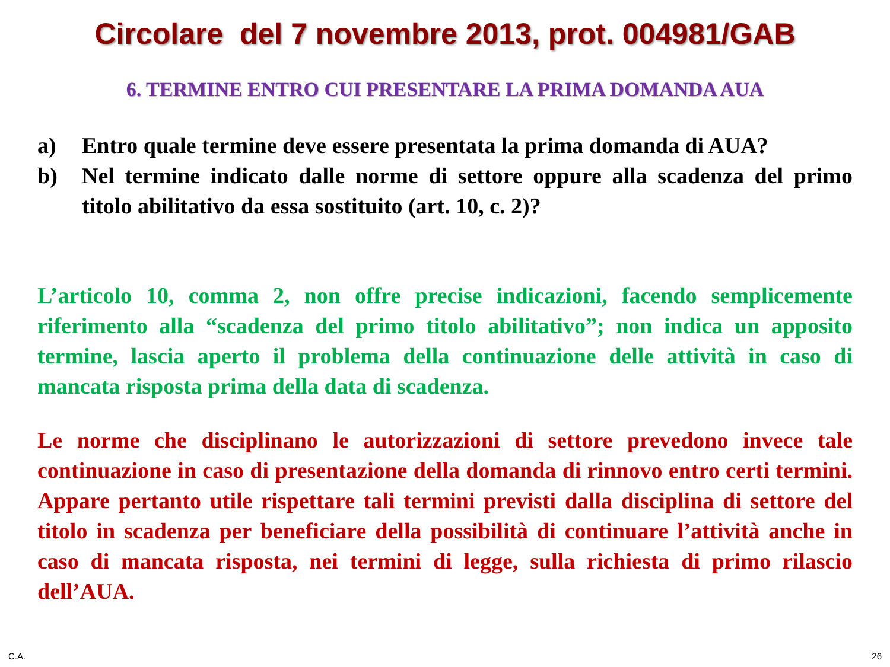Circolare del 7 novembre 2013, prot. 004981/GAB
6. TERMINE ENTRO CUI PRESENTARE LA PRIMA DOMANDA AUA
a) Entro quale termine deve essere presentata la prima domanda di AUA?
b) Nel termine indicato dalle norme di settore oppure alla scadenza del primo titolo abilitativo da essa sostituito (art. 10, c. 2)?
L’articolo 10, comma 2, non offre precise indicazioni, facendo semplicemente riferimento alla “scadenza del primo titolo abilitativo”; non indica un apposito termine, lascia aperto il problema della continuazione delle attività in caso di mancata risposta prima della data di scadenza.
Le norme che disciplinano le autorizzazioni di settore prevedono invece tale continuazione in caso di presentazione della domanda di rinnovo entro certi termini. Appare pertanto utile rispettare tali termini previsti dalla disciplina di settore del titolo in scadenza per beneficiare della possibilità di continuare l’attività anche in caso di mancata risposta, nei termini di legge, sulla richiesta di primo rilascio dell’AUA.
C.A. 26